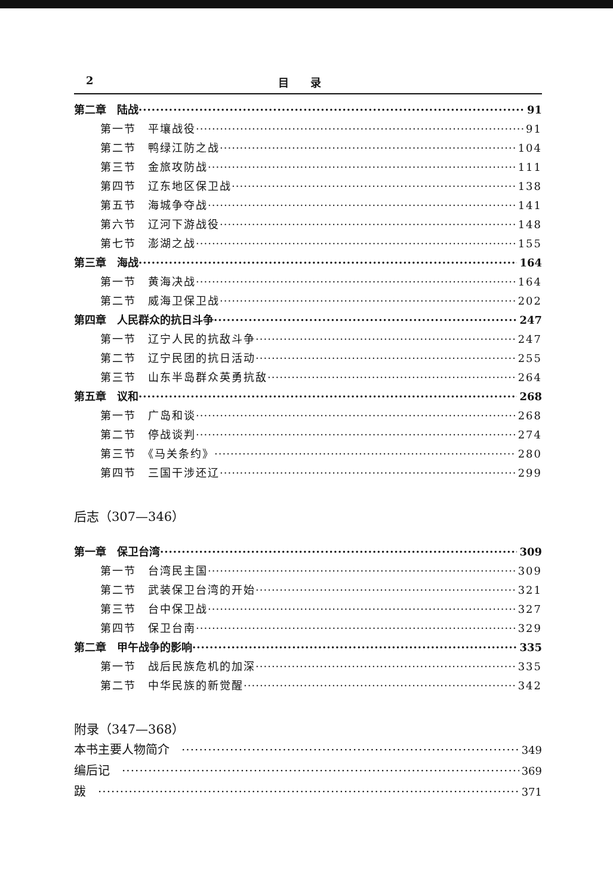2 目　　录
第二章　陆战 91
第一节　平壤战役 91
第二节　鸭绿江防之战 104
第三节　金旅攻防战 111
第四节　辽东地区保卫战 138
第五节　海城争夺战 141
第六节　辽河下游战役 148
第七节　澎湖之战 155
第三章　海战 164
第一节　黄海决战 164
第二节　威海卫保卫战 202
第四章　人民群众的抗日斗争 247
第一节　辽宁人民的抗敌斗争 247
第二节　辽宁民团的抗日活动 255
第三节　山东半岛群众英勇抗敌 264
第五章　议和 268
第一节　广岛和谈 268
第二节　停战谈判 274
第三节　《马关条约》 280
第四节　三国干涉还辽 299
后志（307—346）
第一章　保卫台湾 309
第一节　台湾民主国 309
第二节　武装保卫台湾的开始 321
第三节　台中保卫战 327
第四节　保卫台南 329
第二章　甲午战争的影响 335
第一节　战后民族危机的加深 335
第二节　中华民族的新觉醒 342
附录（347—368）
本书主要人物简介　 349
编后记　 369
跋　 371